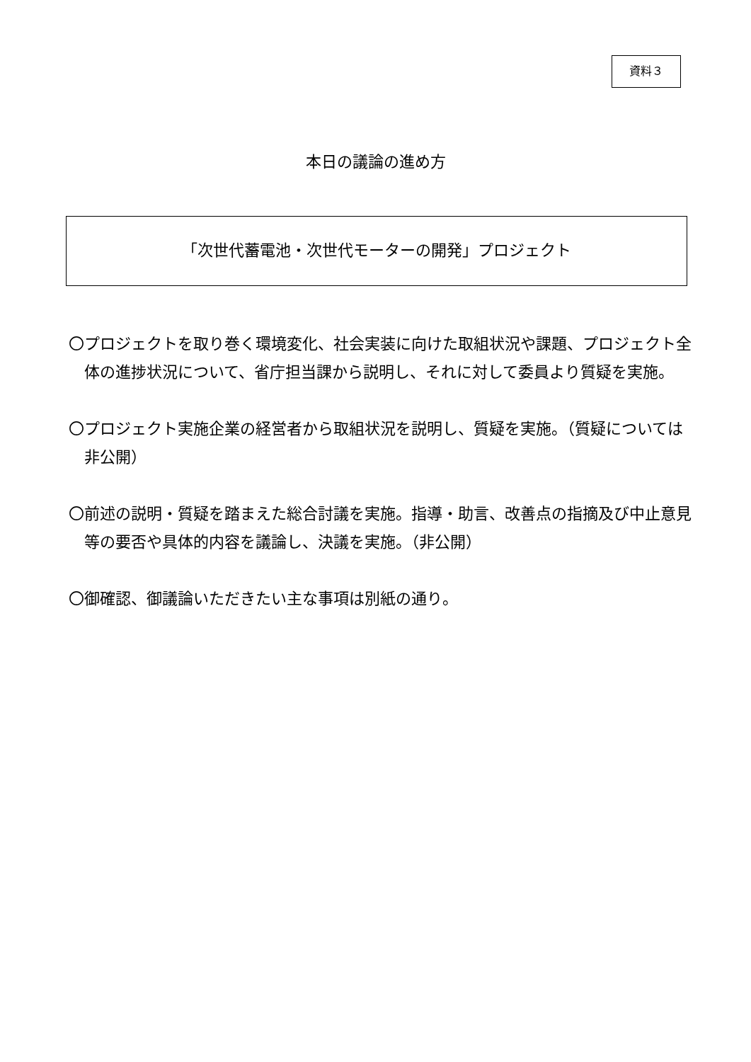資料３
本日の議論の進め方
「次世代蓄電池・次世代モーターの開発」プロジェクト
〇プロジェクトを取り巻く環境変化、社会実装に向けた取組状況や課題、プロジェクト全体の進捗状況について、省庁担当課から説明し、それに対して委員より質疑を実施。
〇プロジェクト実施企業の経営者から取組状況を説明し、質疑を実施。（質疑については非公開）
〇前述の説明・質疑を踏まえた総合討議を実施。指導・助言、改善点の指摘及び中止意見等の要否や具体的内容を議論し、決議を実施。（非公開）
〇御確認、御議論いただきたい主な事項は別紙の通り。